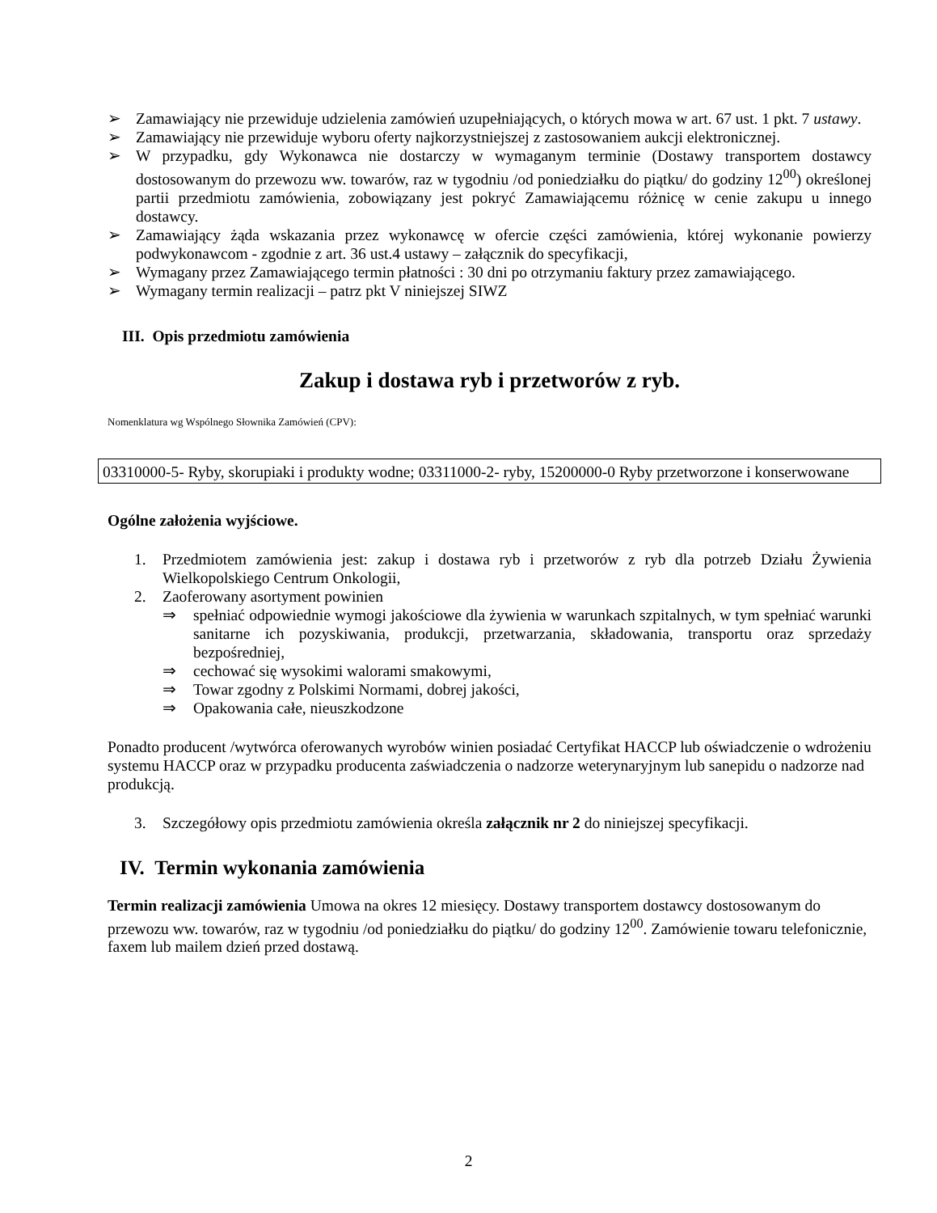➢ Zamawiający nie przewiduje udzielenia zamówień uzupełniających, o których mowa w art. 67 ust. 1 pkt. 7 ustawy.
➢ Zamawiający nie przewiduje wyboru oferty najkorzystniejszej z zastosowaniem aukcji elektronicznej.
➢ W przypadku, gdy Wykonawca nie dostarczy w wymaganym terminie (Dostawy transportem dostawcy dostosowanym do przewozu ww. towarów, raz w tygodniu /od poniedziałku do piątku/ do godziny 12<sup>00</sup>) określonej partii przedmiotu zamówienia, zobowiązany jest pokryć Zamawiającemu różnicę w cenie zakupu u innego dostawcy.
➢ Zamawiający żąda wskazania przez wykonawcę w ofercie części zamówienia, której wykonanie powierzy podwykonawcom - zgodnie z art. 36 ust.4 ustawy – załącznik do specyfikacji,
➢ Wymagany przez Zamawiającego termin płatności : 30 dni po otrzymaniu faktury przez zamawiającego.
➢ Wymagany termin realizacji – patrz pkt V niniejszej SIWZ
III. Opis przedmiotu zamówienia
Zakup i dostawa ryb i przetworów z ryb.
Nomenklatura wg Wspólnego Słownika Zamówień (CPV):
03310000-5- Ryby, skorupiaki i produkty wodne; 03311000-2- ryby, 15200000-0 Ryby przetworzone i konserwowane
Ogólne założenia wyjściowe.
1. Przedmiotem zamówienia jest: zakup i dostawa ryb i przetworów z ryb dla potrzeb Działu Żywienia Wielkopolskiego Centrum Onkologii,
2. Zaoferowany asortyment powinien
⇒ spełniać odpowiednie wymogi jakościowe dla żywienia w warunkach szpitalnych, w tym spełniać warunki sanitarne ich pozyskiwania, produkcji, przetwarzania, składowania, transportu oraz sprzedaży bezpośredniej,
⇒ cechować się wysokimi walorami smakowymi,
⇒ Towar zgodny z Polskimi Normami, dobrej jakości,
⇒ Opakowania całe, nieuszkodzone
Ponadto producent /wytwórca oferowanych wyrobów winien posiadać Certyfikat HACCP lub oświadczenie o wdrożeniu systemu HACCP oraz w przypadku producenta zaświadczenia o nadzorze weterynaryjnym lub sanepidu o nadzorze nad produkcją.
3. Szczegółowy opis przedmiotu zamówienia określa załącznik nr 2 do niniejszej specyfikacji.
IV. Termin wykonania zamówienia
Termin realizacji zamówienia Umowa na okres 12 miesięcy. Dostawy transportem dostawcy dostosowanym do przewozu ww. towarów, raz w tygodniu /od poniedziałku do piątku/ do godziny 12<sup>00</sup>. Zamówienie towaru telefonicznie, faxem lub mailem dzień przed dostawą.
2